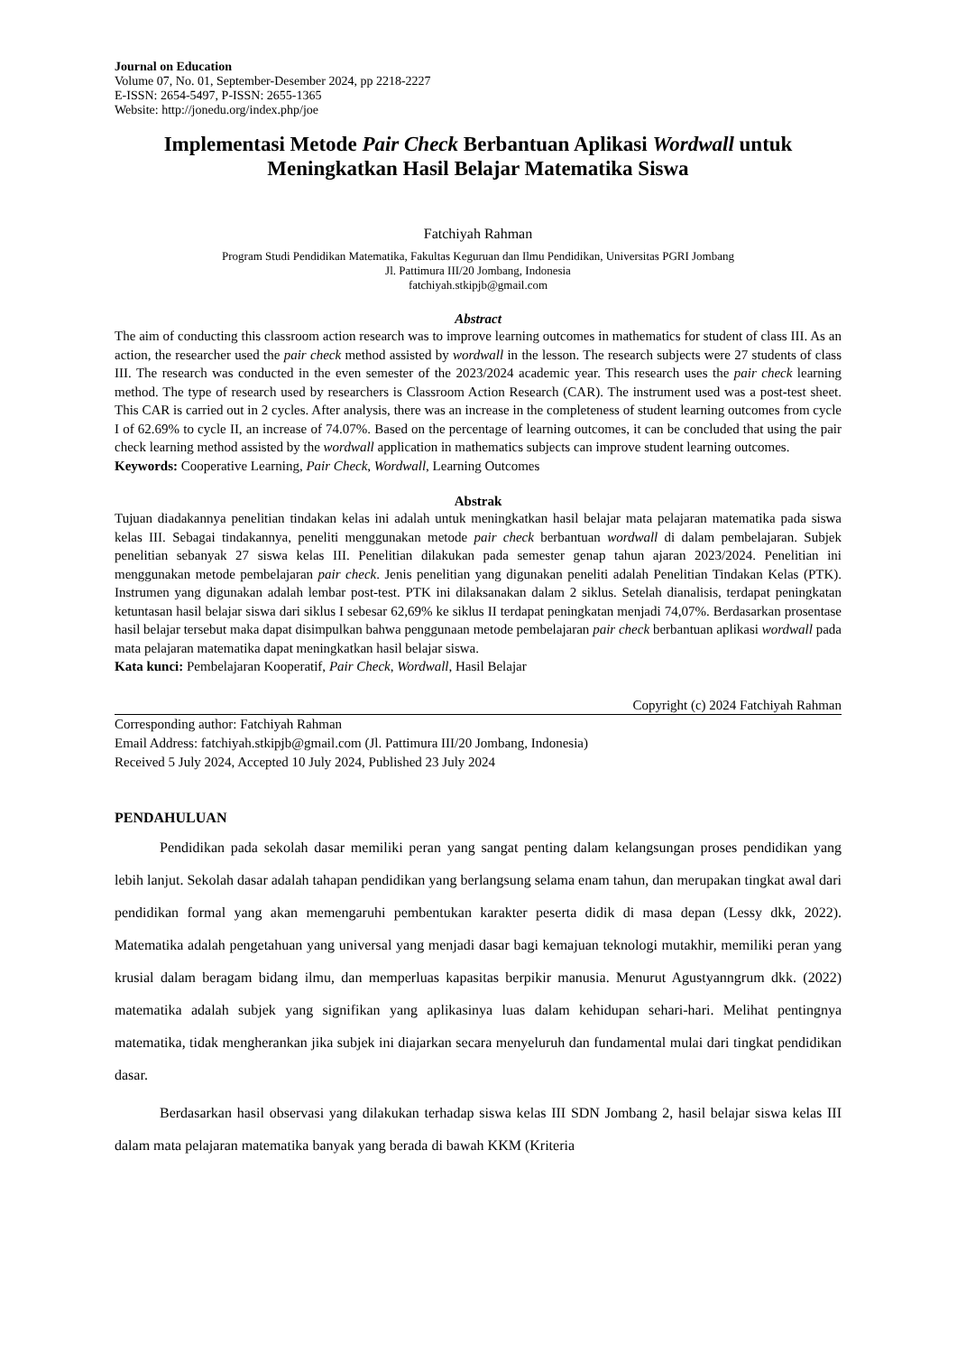Journal on Education
Volume 07, No. 01, September-Desember 2024, pp 2218-2227
E-ISSN: 2654-5497, P-ISSN: 2655-1365
Website: http://jonedu.org/index.php/joe
Implementasi Metode Pair Check Berbantuan Aplikasi Wordwall untuk Meningkatkan Hasil Belajar Matematika Siswa
Fatchiyah Rahman
Program Studi Pendidikan Matematika, Fakultas Keguruan dan Ilmu Pendidikan, Universitas PGRI Jombang
Jl. Pattimura III/20 Jombang, Indonesia
fatchiyah.stkipjb@gmail.com
Abstract
The aim of conducting this classroom action research was to improve learning outcomes in mathematics for student of class III. As an action, the researcher used the pair check method assisted by wordwall in the lesson. The research subjects were 27 students of class III. The research was conducted in the even semester of the 2023/2024 academic year. This research uses the pair check learning method. The type of research used by researchers is Classroom Action Research (CAR). The instrument used was a post-test sheet. This CAR is carried out in 2 cycles. After analysis, there was an increase in the completeness of student learning outcomes from cycle I of 62.69% to cycle II, an increase of 74.07%. Based on the percentage of learning outcomes, it can be concluded that using the pair check learning method assisted by the wordwall application in mathematics subjects can improve student learning outcomes.
Keywords: Cooperative Learning, Pair Check, Wordwall, Learning Outcomes
Abstrak
Tujuan diadakannya penelitian tindakan kelas ini adalah untuk meningkatkan hasil belajar mata pelajaran matematika pada siswa kelas III. Sebagai tindakannya, peneliti menggunakan metode pair check berbantuan wordwall di dalam pembelajaran. Subjek penelitian sebanyak 27 siswa kelas III. Penelitian dilakukan pada semester genap tahun ajaran 2023/2024. Penelitian ini menggunakan metode pembelajaran pair check. Jenis penelitian yang digunakan peneliti adalah Penelitian Tindakan Kelas (PTK). Instrumen yang digunakan adalah lembar post-test. PTK ini dilaksanakan dalam 2 siklus. Setelah dianalisis, terdapat peningkatan ketuntasan hasil belajar siswa dari siklus I sebesar 62,69% ke siklus II terdapat peningkatan menjadi 74,07%. Berdasarkan prosentase hasil belajar tersebut maka dapat disimpulkan bahwa penggunaan metode pembelajaran pair check berbantuan aplikasi wordwall pada mata pelajaran matematika dapat meningkatkan hasil belajar siswa.
Kata kunci: Pembelajaran Kooperatif, Pair Check, Wordwall, Hasil Belajar
Copyright (c) 2024 Fatchiyah Rahman
Corresponding author: Fatchiyah Rahman
Email Address: fatchiyah.stkipjb@gmail.com (Jl. Pattimura III/20 Jombang, Indonesia)
Received 5 July 2024, Accepted 10 July 2024, Published 23 July 2024
PENDAHULUAN
Pendidikan pada sekolah dasar memiliki peran yang sangat penting dalam kelangsungan proses pendidikan yang lebih lanjut. Sekolah dasar adalah tahapan pendidikan yang berlangsung selama enam tahun, dan merupakan tingkat awal dari pendidikan formal yang akan memengaruhi pembentukan karakter peserta didik di masa depan (Lessy dkk, 2022). Matematika adalah pengetahuan yang universal yang menjadi dasar bagi kemajuan teknologi mutakhir, memiliki peran yang krusial dalam beragam bidang ilmu, dan memperluas kapasitas berpikir manusia. Menurut Agustyanngrum dkk. (2022) matematika adalah subjek yang signifikan yang aplikasinya luas dalam kehidupan sehari-hari. Melihat pentingnya matematika, tidak mengherankan jika subjek ini diajarkan secara menyeluruh dan fundamental mulai dari tingkat pendidikan dasar.
Berdasarkan hasil observasi yang dilakukan terhadap siswa kelas III SDN Jombang 2, hasil belajar siswa kelas III dalam mata pelajaran matematika banyak yang berada di bawah KKM (Kriteria